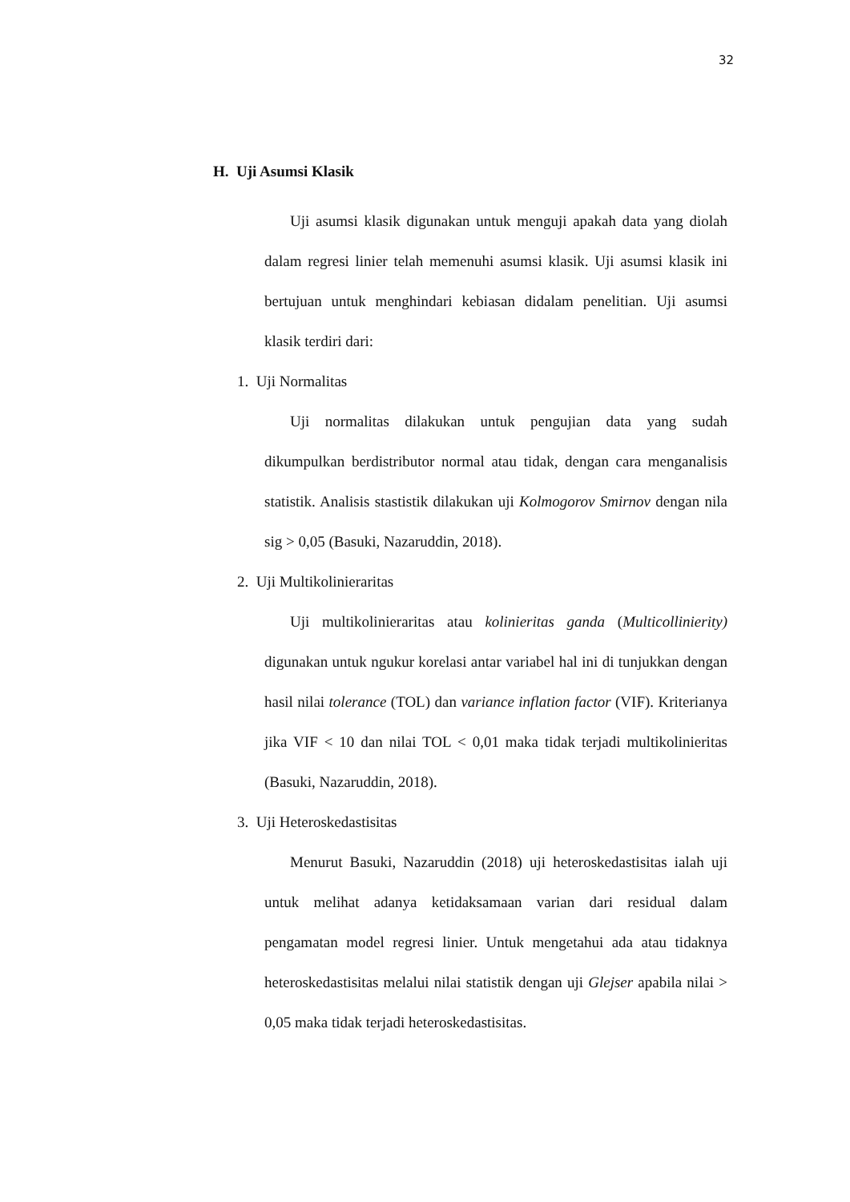32
H. Uji Asumsi Klasik
Uji asumsi klasik digunakan untuk menguji apakah data yang diolah dalam regresi linier telah memenuhi asumsi klasik. Uji asumsi klasik ini bertujuan untuk menghindari kebiasan didalam penelitian. Uji asumsi klasik terdiri dari:
1. Uji Normalitas
Uji normalitas dilakukan untuk pengujian data yang sudah dikumpulkan berdistributor normal atau tidak, dengan cara menganalisis statistik. Analisis stastistik dilakukan uji Kolmogorov Smirnov dengan nila sig > 0,05 (Basuki, Nazaruddin, 2018).
2. Uji Multikolinieraritas
Uji multikolinieraritas atau kolinieritas ganda (Multicollinierity) digunakan untuk ngukur korelasi antar variabel hal ini di tunjukkan dengan hasil nilai tolerance (TOL) dan variance inflation factor (VIF). Kriterianya jika VIF < 10 dan nilai TOL < 0,01 maka tidak terjadi multikolinieritas (Basuki, Nazaruddin, 2018).
3. Uji Heteroskedastisitas
Menurut Basuki, Nazaruddin (2018) uji heteroskedastisitas ialah uji untuk melihat adanya ketidaksamaan varian dari residual dalam pengamatan model regresi linier. Untuk mengetahui ada atau tidaknya heteroskedastisitas melalui nilai statistik dengan uji Glejser apabila nilai > 0,05 maka tidak terjadi heteroskedastisitas.